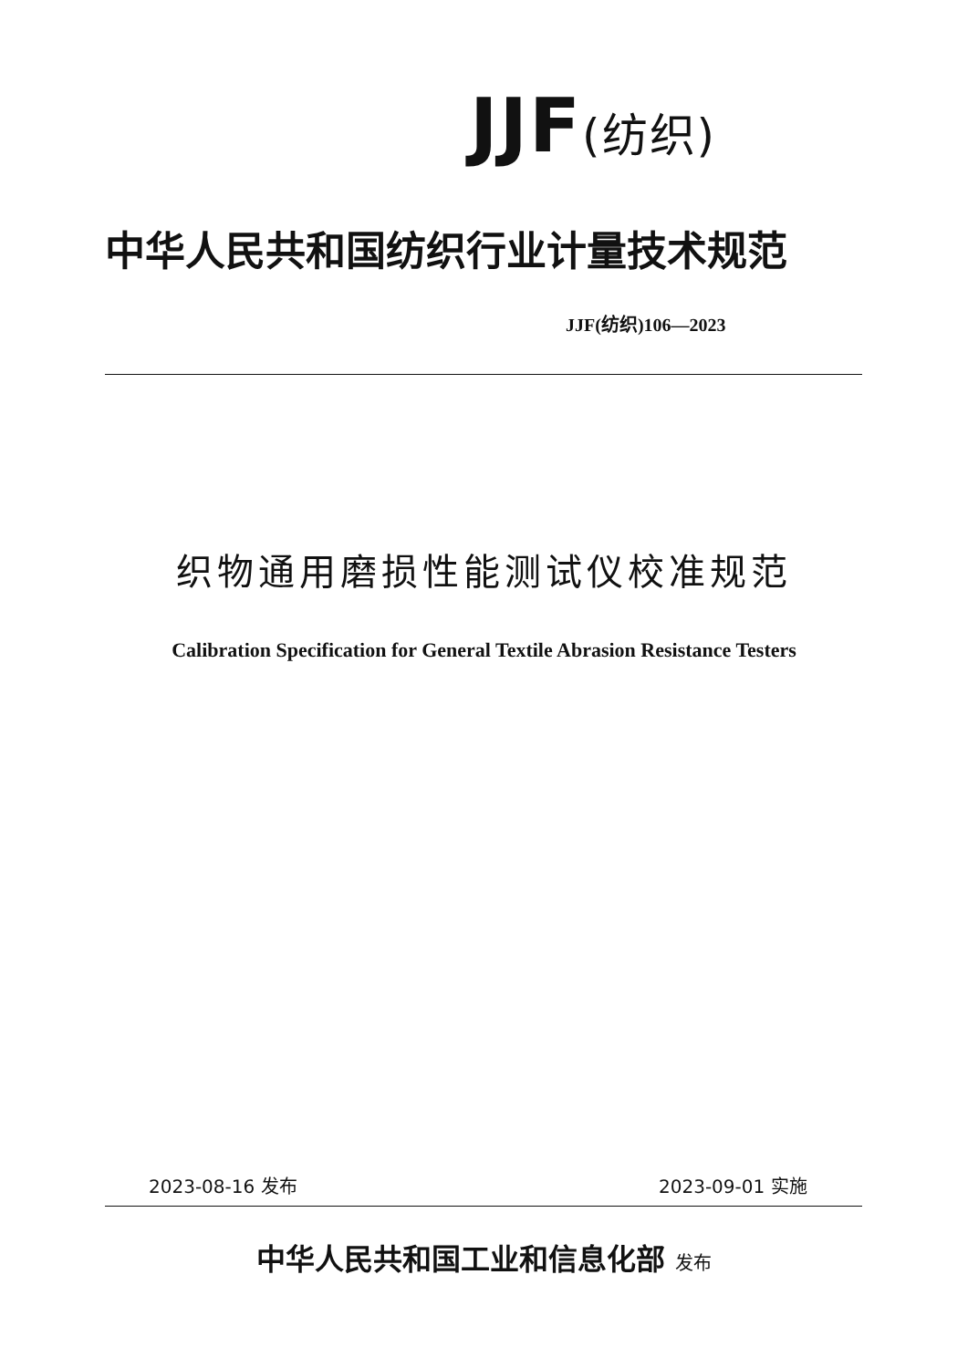JJF(纺织)
中华人民共和国纺织行业计量技术规范
JJF(纺织)106—2023
织物通用磨损性能测试仪校准规范
Calibration Specification for General Textile Abrasion Resistance Testers
2023-08-16 发布 2023-09-01 实施
中华人民共和国工业和信息化部 发布